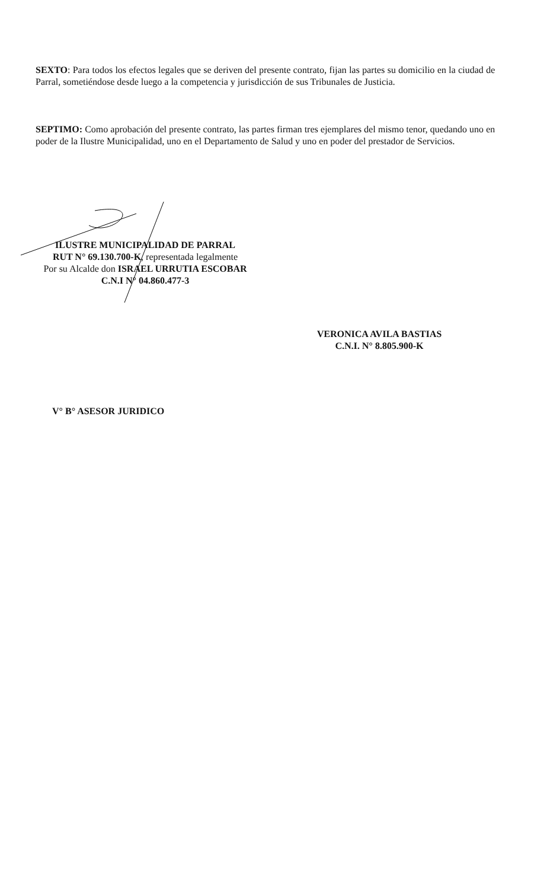SEXTO: Para todos los efectos legales que se deriven del presente contrato, fijan las partes su domicilio en la ciudad de Parral, sometiéndose desde luego a la competencia y jurisdicción de sus Tribunales de Justicia.
SEPTIMO: Como aprobación del presente contrato, las partes firman tres ejemplares del mismo tenor, quedando uno en poder de la Ilustre Municipalidad, uno en el Departamento de Salud y uno en poder del prestador de Servicios.
ILUSTRE MUNICIPALIDAD DE PARRAL
RUT N° 69.130.700-K, representada legalmente
Por su Alcalde don ISRAEL URRUTIA ESCOBAR
C.N.I N° 04.860.477-3
VERONICA AVILA BASTIAS
C.N.I. N° 8.805.900-K
V° B° ASESOR JURIDICO